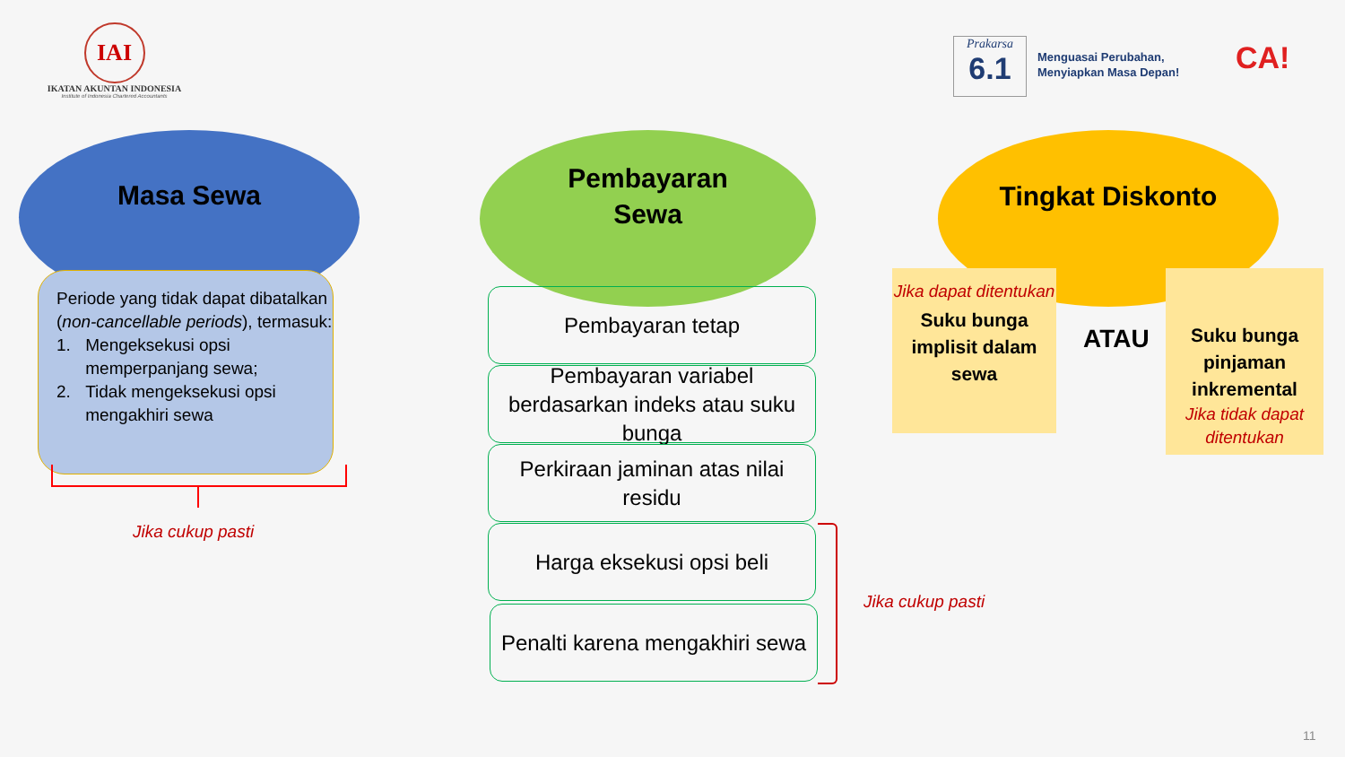IAI
IKATAN AKUNTAN INDONESIA
Institute of Indonesia Chartered Accountants
Prakarsa
6.1
Menguasai Perubahan,
Menyiapkan Masa Depan!
CA!
Masa Sewa
Periode yang tidak dapat dibatalkan (non-cancellable periods), termasuk:
1. Mengeksekusi opsi memperpanjang sewa;
2. Tidak mengeksekusi opsi mengakhiri sewa
Jika cukup pasti
Pembayaran
Sewa
Pembayaran tetap
Pembayaran variabel berdasarkan indeks atau suku bunga
Perkiraan jaminan atas nilai residu
Harga eksekusi opsi beli
Penalti karena mengakhiri sewa
Jika cukup pasti
Tingkat Diskonto
Jika dapat ditentukan
Suku bunga implisit dalam sewa
ATAU
Suku bunga pinjaman inkremental
Jika tidak dapat ditentukan
11